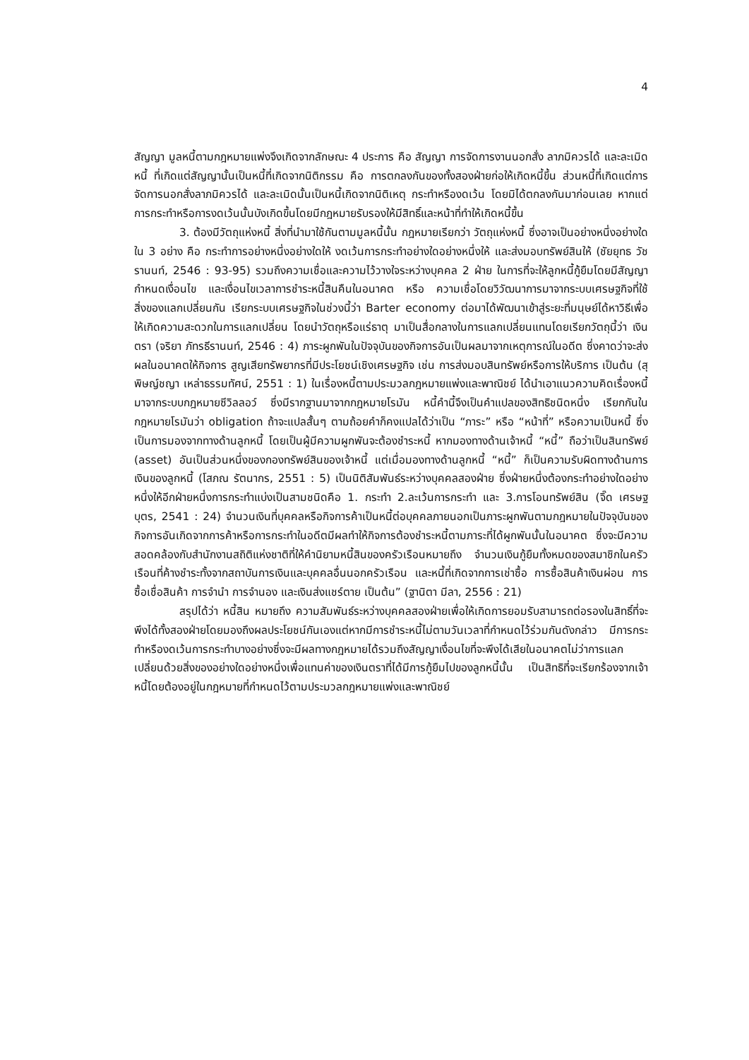4
สัญญา มูลหนี้ตามกฎหมายแพ่งจึงเกิดจากลักษณะ 4 ประการ คือ สัญญา การจัดการงานนอกสั่ง ลาภมิควรได้ และละเมิดหนี้ ที่เกิดแต่สัญญานั้นเป็นหนี้ที่เกิดจากนิติกรรม คือ การตกลงกันของทั้งสองฝ่ายก่อให้เกิดหนี้ขึ้น ส่วนหนี้ที่เกิดแต่การจัดการนอกสั่งลาภมิควรได้ และละเมิดนั้นเป็นหนี้เกิดจากนิติเหตุ กระทำหรืองดเว้น โดยมิได้ตกลงกันมาก่อนเลย หากแต่การกระทำหรือการงดเว้นนั้นบังเกิดขึ้นโดยมีกฎหมายรับรองให้มีสิทธิ์และหน้าที่ทำให้เกิดหนี้ขึ้น
3. ต้องมีวัตถุแห่งหนี้ สิ่งที่นำมาใช้กันตามมูลหนี้นั้น กฎหมายเรียกว่า วัตถุแห่งหนี้ ซึ่งอาจเป็นอย่างหนึ่งอย่างใดใน 3 อย่าง คือ กระทำการอย่างหนึ่งอย่างใดให้ งดเว้นการกระทำอย่างใดอย่างหนึ่งให้ และส่งมอบทรัพย์สินให้ (ชัยยุทธ วัชรานนท์, 2546 : 93-95) รวมถึงความเชื่อและความไว้วางใจระหว่างบุคคล 2 ฝ่าย ในการที่จะให้ลูกหนี้กู้ยืมโดยมีสัญญากำหนดเงื่อนไข และเงื่อนไขเวลาการชำระหนี้สินคืนในอนาคต หรือ ความเชื่อโดยวิวัฒนาการมาจากระบบเศรษฐกิจที่ใช้สิ่งของแลกเปลี่ยนกัน เรียกระบบเศรษฐกิจในช่วงนี้ว่า Barter economy ต่อมาได้พัฒนาเข้าสู่ระยะที่มนุษย์ได้หาวิธีเพื่อให้เกิดความสะดวกในการแลกเปลี่ยน โดยนำวัตถุหรือแร่ธาตุ มาเป็นสื่อกลางในการแลกเปลี่ยนแทนโดยเรียกวัตถุนี้ว่า เงินตรา (จริยา ภัทรธีรานนท์, 2546 : 4) ภาระผูกพันในปัจจุบันของกิจการอันเป็นผลมาจากเหตุการณ์ในอดีต ซึ่งคาดว่าจะส่งผลในอนาคตให้กิจการ สูญเสียทรัพยากรที่มีประโยชน์เชิงเศรษฐกิจ เช่น การส่งมอบสินทรัพย์หรือการให้บริการ เป็นต้น (สุพิษญ์ชญา เหล่าธรรมทัศน์, 2551 : 1) ในเรื่องหนี้ตามประมวลกฎหมายแพ่งและพาณิชย์ ได้นำเอาแนวความคิดเรื่องหนี้ มาจากระบบกฎหมายซีวิลลอว์ ซึ่งมีรากฐานมาจากกฎหมายโรมัน หนี้คำนี้จึงเป็นคำแปลของสิทธิชนิดหนึ่ง เรียกกันในกฎหมายโรมันว่า obligation ถ้าจะแปลสั้นๆ ตามถ้อยคำก็คงแปลได้ว่าเป็น “ภาระ” หรือ “หน้าที่” หรือความเป็นหนี้ ซึ่งเป็นการมองจากทางด้านลูกหนี้ โดยเป็นผู้มีความผูกพันจะต้องชำระหนี้ หากมองทางด้านเจ้าหนี้ “หนี้” ถือว่าเป็นสินทรัพย์ (asset) อันเป็นส่วนหนึ่งของกองทรัพย์สินของเจ้าหนี้ แต่เมื่อมองทางด้านลูกหนี้ “หนี้” ก็เป็นความรับผิดทางด้านการเงินของลูกหนี้ (โสภณ รัตนากร, 2551 : 5) เป็นนิติสัมพันธ์ระหว่างบุคคลสองฝ่าย ซึ่งฝ่ายหนึ่งต้องกระทำอย่างใดอย่างหนึ่งให้อีกฝ่ายหนึ่งการกระทำแบ่งเป็นสามชนิดคือ 1. กระทำ 2.ละเว้นการกระทำ และ 3.การโอนทรัพย์สิน (จิ๊ด เศรษฐบุตร, 2541 : 24) จำนวนเงินที่บุคคลหรือกิจการค้าเป็นหนี้ต่อบุคคลภายนอกเป็นภาระผูกพันตามกฎหมายในปัจจุบันของกิจการอันเกิดจากการค้าหรือการกระทำในอดีตมีผลทำให้กิจการต้องชำระหนี้ตามภาระที่ได้ผูกพันนั้นในอนาคต ซึ่งจะมีความสอดคล้องกับสำนักงานสถิติแห่งชาติที่ให้คำนิยามหนี้สินของครัวเรือนหมายถึง จำนวนเงินกู้ยืมทั้งหมดของสมาชิกในครัวเรือนที่ค้างชำระทั้งจากสถาบันการเงินและบุคคลอื่นนอกครัวเรือน และหนี้ที่เกิดจากการเช่าซื้อ การซื้อสินค้าเงินผ่อน การซื้อเชื่อสินค้า การจำนำ การจำนอง และเงินส่งแชร์ตาย เป็นต้น” (ฐานิตา มีลา, 2556 : 21)
สรุปได้ว่า หนี้สิน หมายถึง ความสัมพันธ์ระหว่างบุคคลสองฝ่ายเพื่อให้เกิดการยอมรับสามารถต่อรองในสิทธิ์ที่จะพึงได้ทั้งสองฝ่ายโดยมองถึงผลประโยชน์กันเองแต่หากมีการชำระหนี้ไม่ตามวันเวลาที่กำหนดไว้ร่วมกันดังกล่าว มีการกระทำหรืองดเว้นการกระทำบางอย่างซึ่งจะมีผลทางกฎหมายได้รวมถึงสัญญาเงื่อนไขที่จะพึงได้เสียในอนาคตไม่ว่าการแลกเปลี่ยนด้วยสิ่งของอย่างใดอย่างหนึ่งเพื่อแทนค่าของเงินตราที่ได้มีการกู้ยืมไปของลูกหนี้นั้น เป็นสิทธิที่จะเรียกร้องจากเจ้าหนี้โดยต้องอยู่ในกฎหมายที่กำหนดไว้ตามประมวลกฎหมายแพ่งและพาณิชย์